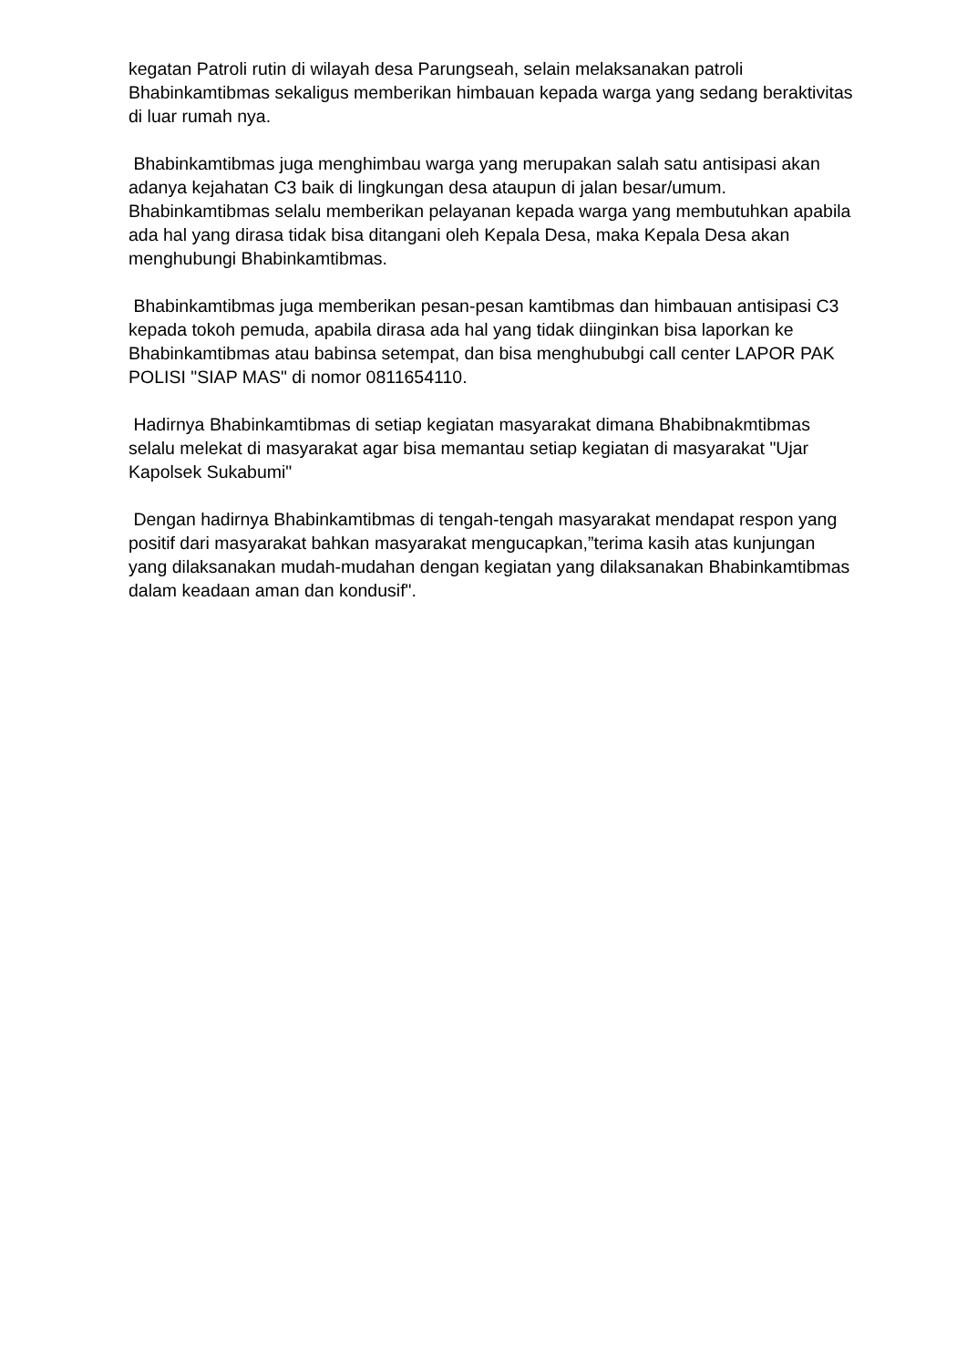kegatan Patroli rutin di wilayah desa Parungseah, selain melaksanakan patroli Bhabinkamtibmas sekaligus memberikan himbauan kepada warga yang sedang beraktivitas di luar rumah nya.
Bhabinkamtibmas juga menghimbau warga yang merupakan salah satu antisipasi akan adanya kejahatan C3 baik di lingkungan desa ataupun di jalan besar/umum. Bhabinkamtibmas selalu memberikan pelayanan kepada warga yang membutuhkan apabila ada hal yang dirasa tidak bisa ditangani oleh Kepala Desa, maka Kepala Desa akan menghubungi Bhabinkamtibmas.
Bhabinkamtibmas juga memberikan pesan-pesan kamtibmas dan himbauan antisipasi C3 kepada tokoh pemuda, apabila dirasa ada hal yang tidak diinginkan bisa laporkan ke Bhabinkamtibmas atau babinsa setempat, dan bisa menghububgi call center LAPOR PAK POLISI "SIAP MAS" di nomor 0811654110.
Hadirnya Bhabinkamtibmas di setiap kegiatan masyarakat dimana Bhabibnakmtibmas selalu melekat di masyarakat agar bisa memantau setiap kegiatan di masyarakat "Ujar Kapolsek Sukabumi"
Dengan hadirnya Bhabinkamtibmas di tengah-tengah masyarakat mendapat respon yang positif dari masyarakat bahkan masyarakat mengucapkan,”terima kasih atas kunjungan yang dilaksanakan mudah-mudahan dengan kegiatan yang dilaksanakan Bhabinkamtibmas dalam keadaan aman dan kondusif".